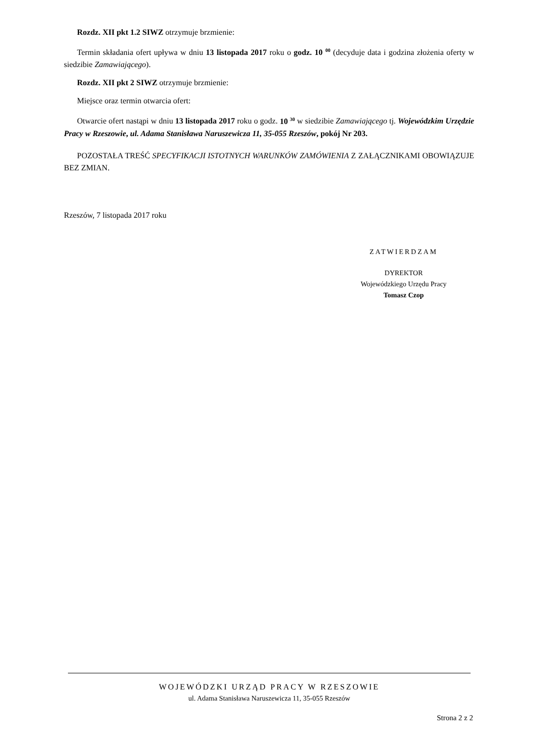Rozdz. XII pkt 1.2 SIWZ otrzymuje brzmienie:
Termin składania ofert upływa w dniu 13 listopada 2017 roku o godz. 10 <sup>00</sup> (decyduje data i godzina złożenia oferty w siedzibie Zamawiającego).
Rozdz. XII pkt 2 SIWZ otrzymuje brzmienie:
Miejsce oraz termin otwarcia ofert:
Otwarcie ofert nastąpi w dniu 13 listopada 2017 roku o godz. 10 <sup>30</sup> w siedzibie Zamawiającego tj. Wojewódzkim Urzędzie Pracy w Rzeszowie, ul. Adama Stanisława Naruszewicza 11, 35-055 Rzeszów, pokój Nr 203.
POZOSTAŁA TREŚĆ SPECYFIKACJI ISTOTNYCH WARUNKÓW ZAMÓWIENIA Z ZAŁĄCZNIKAMI OBOWIĄZUJE BEZ ZMIAN.
Rzeszów, 7 listopada 2017 roku
ZATWIERDZAM
DYREKTOR
Wojewódzkiego Urzędu Pracy
Tomasz Czop
WOJEWÓDZKI URZĄD PRACY W RZESZOWIE
ul. Adama Stanisława Naruszewicza 11, 35-055 Rzeszów
Strona 2 z 2